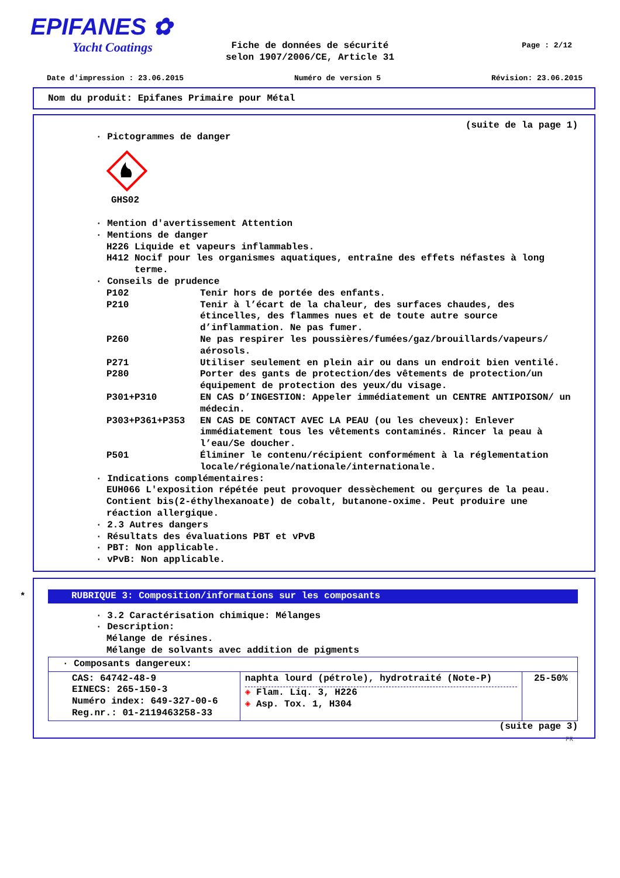EPIFANES ✿
Yacht Coatings
Page : 2/12
Fiche de données de sécurité
selon 1907/2006/CE, Article 31
Date d'impression : 23.06.2015 Numéro de version 5 Révision: 23.06.2015
Nom du produit: Epifanes Primaire pour Métal
(suite de la page 1)
· Pictogrammes de danger
GHS02
· Mention d'avertissement Attention
· Mentions de danger
H226 Liquide et vapeurs inflammables.
H412 Nocif pour les organismes aquatiques, entraîne des effets néfastes à long
terme.
· Conseils de prudence
P102 Tenir hors de portée des enfants.
P210 Tenir à l’écart de la chaleur, des surfaces chaudes, des étincelles, des flammes nues et de toute autre source d’inflammation. Ne pas fumer.
P260 Ne pas respirer les poussières/fumées/gaz/brouillards/vapeurs/ aérosols.
P271 Utiliser seulement en plein air ou dans un endroit bien ventilé.
P280 Porter des gants de protection/des vêtements de protection/un équipement de protection des yeux/du visage.
P301+P310 EN CAS D’INGESTION: Appeler immédiatement un CENTRE ANTIPOISON/ un médecin.
P303+P361+P353 EN CAS DE CONTACT AVEC LA PEAU (ou les cheveux): Enlever immédiatement tous les vêtements contaminés. Rincer la peau à l’eau/Se doucher.
P501 Éliminer le contenu/récipient conformément à la réglementation locale/régionale/nationale/internationale.
· Indications complémentaires:
EUH066 L'exposition répétée peut provoquer dessèchement ou gerçures de la peau. Contient bis(2-éthylhexanoate) de cobalt, butanone-oxime. Peut produire une réaction allergique.
· 2.3 Autres dangers
· Résultats des évaluations PBT et vPvB
· PBT: Non applicable.
· vPvB: Non applicable.
*
RUBRIQUE 3: Composition/informations sur les composants
· 3.2 Caractérisation chimique: Mélanges
· Description:
Mélange de résines.
Mélange de solvants avec addition de pigments
| · Composants dangereux: | | |
| CAS: 64742-48-9 EINECS: 265-150-3 Numéro index: 649-327-00-6 Reg.nr.: 01-2119463258-33 | naphta lourd (pétrole), hydrotraité (Note-P) ◈ Flam. Liq. 3, H226 ◈ Asp. Tox. 1, H304 | 25-50% |
(suite page 3)
FR